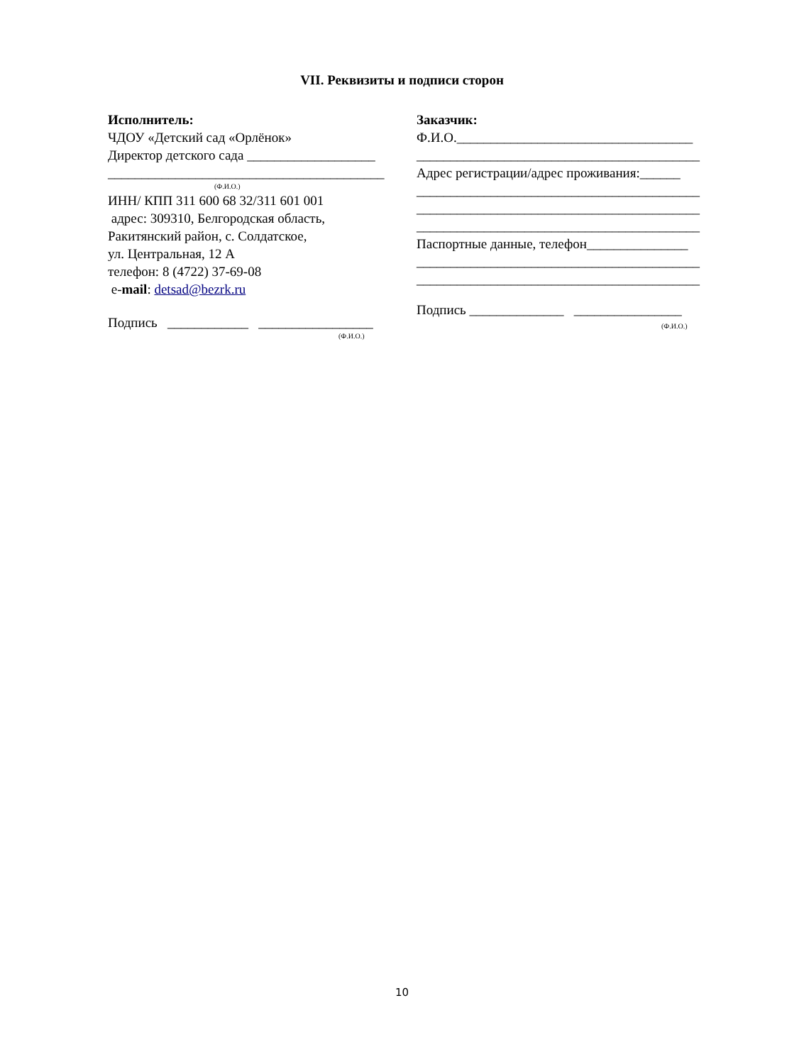VII. Реквизиты и подписи сторон
Исполнитель:
ЧДОУ «Детский сад «Орлёнок»
Директор детского сада ___________________
_________________________________________
(Ф.И.О.)
ИНН/ КПП 311 600 68 32/311 601 001
адрес: 309310, Белгородская область,
Ракитянский район, с. Солдатское,
ул. Центральная, 12 А
телефон: 8 (4722) 37-69-08
e-mail: detsad@bezrk.ru
Подпись ____________ _________________
(Ф.И.О.)
Заказчик:
Ф.И.О.___________________________________
__________________________________________
Адрес регистрации/адрес проживания:______
__________________________________________
__________________________________________
__________________________________________
Паспортные данные, телефон_______________
__________________________________________
__________________________________________
Подпись ______________ ________________
(Ф.И.О.)
10